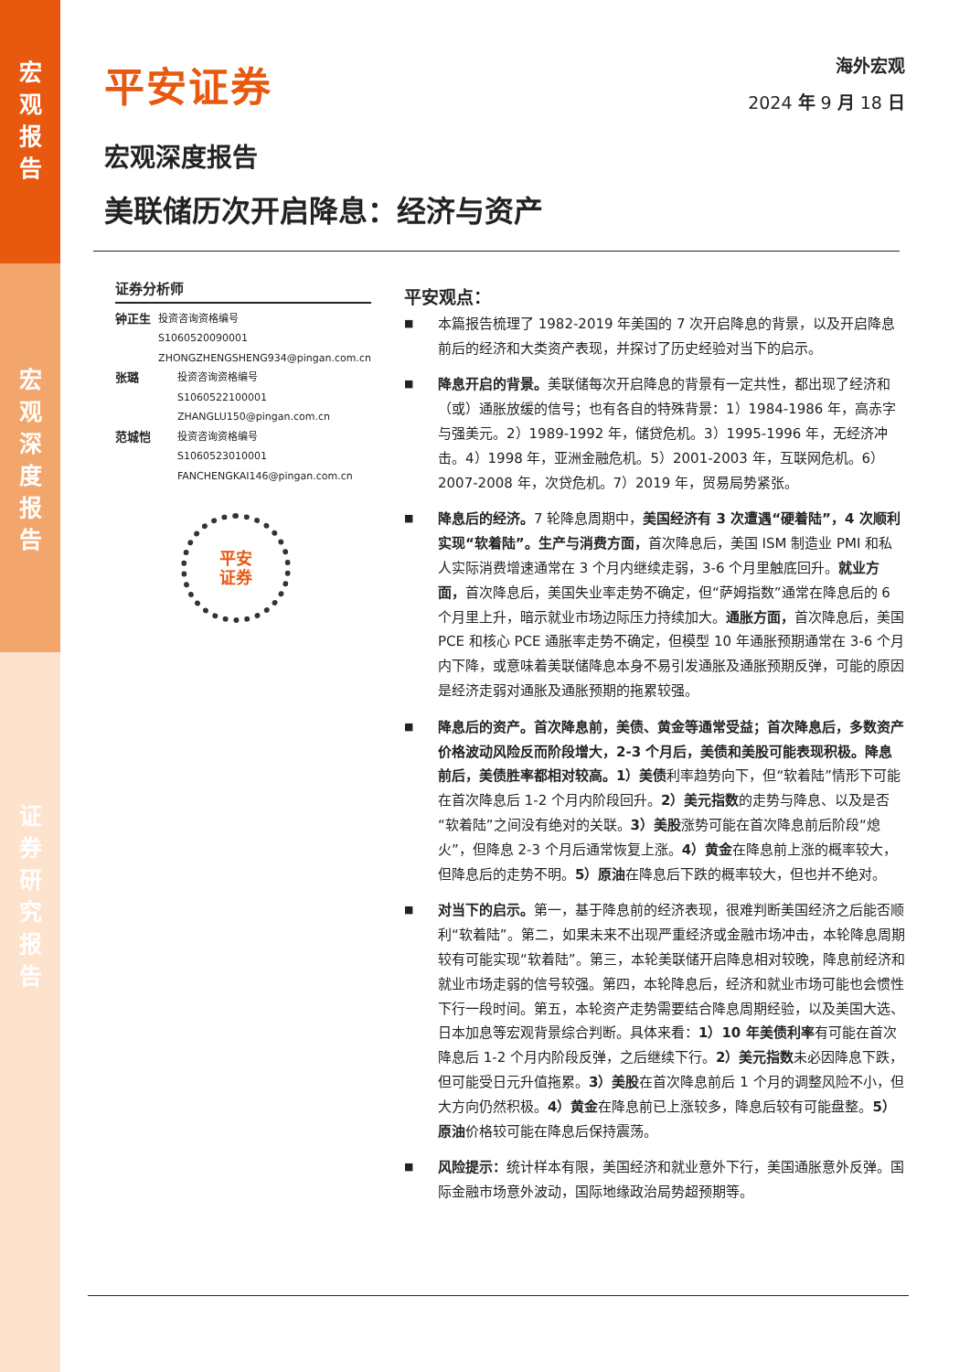宏
观
报
告
宏
观
深
度
报
告
证
券
研
究
报
告
平安证券
海外宏观
2024 年 9 月 18 日
宏观深度报告
美联储历次开启降息：经济与资产
证券分析师
钟正生
投资咨询资格编号
S1060520090001
ZHONGZHENGSHENG934@pingan.com.cn
张璐
投资咨询资格编号
S1060522100001
ZHANGLU150@pingan.com.cn
范城恺
投资咨询资格编号
S1060523010001
FANCHENGKAI146@pingan.com.cn
平安
证券
平安观点：
■
本篇报告梳理了 1982-2019 年美国的 7 次开启降息的背景，以及开启降息前后的经济和大类资产表现，并探讨了历史经验对当下的启示。
■
降息开启的背景。美联储每次开启降息的背景有一定共性，都出现了经济和（或）通胀放缓的信号；也有各自的特殊背景：1）1984-1986 年，高赤字与强美元。2）1989-1992 年，储贷危机。3）1995-1996 年，无经济冲击。4）1998 年，亚洲金融危机。5）2001-2003 年，互联网危机。6）2007-2008 年，次贷危机。7）2019 年，贸易局势紧张。
■
降息后的经济。7 轮降息周期中，美国经济有 3 次遭遇“硬着陆”，4 次顺利实现“软着陆”。生产与消费方面，首次降息后，美国 ISM 制造业 PMI 和私人实际消费增速通常在 3 个月内继续走弱，3-6 个月里触底回升。就业方面，首次降息后，美国失业率走势不确定，但“萨姆指数”通常在降息后的 6 个月里上升，暗示就业市场边际压力持续加大。通胀方面，首次降息后，美国 PCE 和核心 PCE 通胀率走势不确定，但模型 10 年通胀预期通常在 3-6 个月内下降，或意味着美联储降息本身不易引发通胀及通胀预期反弹，可能的原因是经济走弱对通胀及通胀预期的拖累较强。
■
降息后的资产。首次降息前，美债、黄金等通常受益；首次降息后，多数资产价格波动风险反而阶段增大，2-3 个月后，美债和美股可能表现积极。降息前后，美债胜率都相对较高。1）美债利率趋势向下，但“软着陆”情形下可能在首次降息后 1-2 个月内阶段回升。2）美元指数的走势与降息、以及是否“软着陆”之间没有绝对的关联。3）美股涨势可能在首次降息前后阶段“熄火”，但降息 2-3 个月后通常恢复上涨。4）黄金在降息前上涨的概率较大，但降息后的走势不明。5）原油在降息后下跌的概率较大，但也并不绝对。
■
对当下的启示。第一，基于降息前的经济表现，很难判断美国经济之后能否顺利“软着陆”。第二，如果未来不出现严重经济或金融市场冲击，本轮降息周期较有可能实现“软着陆”。第三，本轮美联储开启降息相对较晚，降息前经济和就业市场走弱的信号较强。第四，本轮降息后，经济和就业市场可能也会惯性下行一段时间。第五，本轮资产走势需要结合降息周期经验，以及美国大选、日本加息等宏观背景综合判断。具体来看：1）10 年美债利率有可能在首次降息后 1-2 个月内阶段反弹，之后继续下行。2）美元指数未必因降息下跌，但可能受日元升值拖累。3）美股在首次降息前后 1 个月的调整风险不小，但大方向仍然积极。4）黄金在降息前已上涨较多，降息后较有可能盘整。5）原油价格较可能在降息后保持震荡。
■
风险提示：统计样本有限，美国经济和就业意外下行，美国通胀意外反弹。国际金融市场意外波动，国际地缘政治局势超预期等。